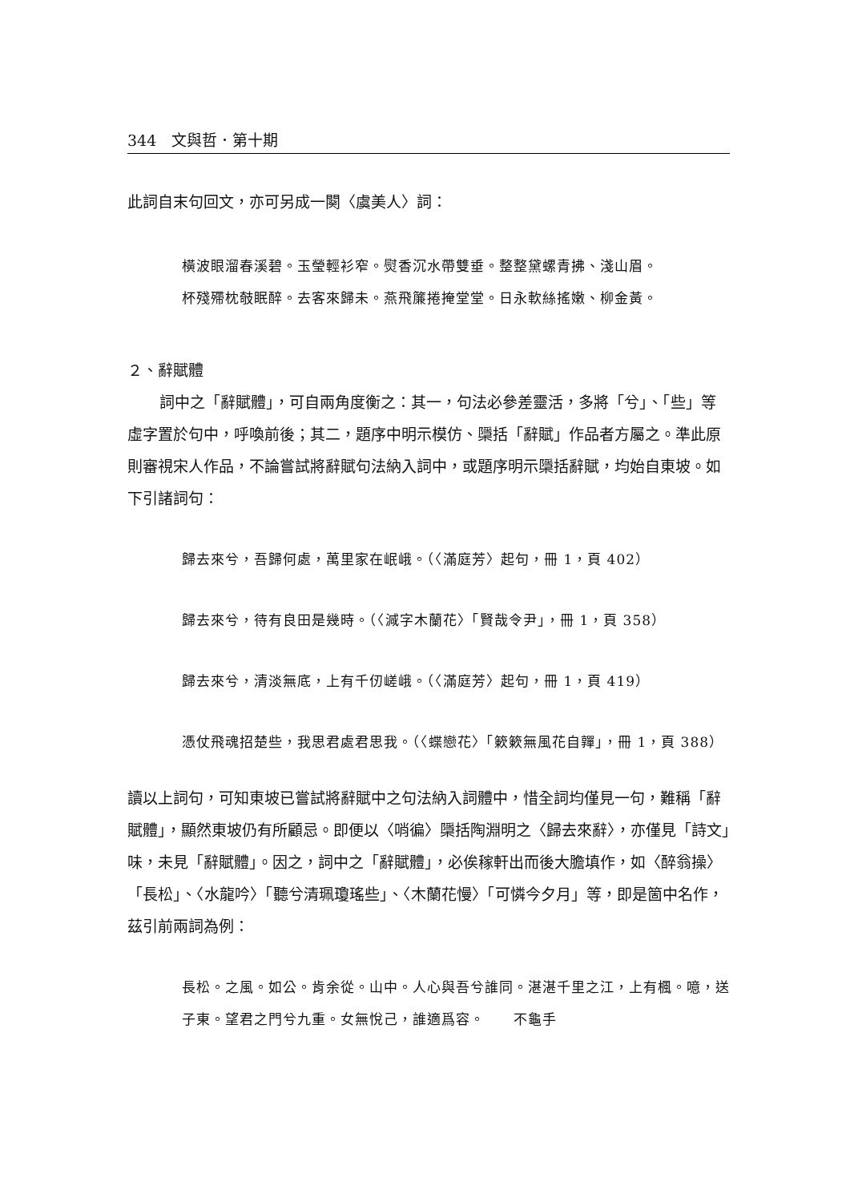344　文與哲．第十期
此詞自末句回文，亦可另成一闋〈虞美人〉詞：
橫波眼溜春溪碧。玉瑩輕衫窄。熨香沉水帶雙垂。整整黛螺青拂、淺山眉。
杯殘殢枕攲眠醉。去客來歸未。燕飛簾捲掩堂堂。日永軟絲搖嫩、柳金黃。
２、辭賦體
詞中之「辭賦體」，可自兩角度衡之：其一，句法必參差靈活，多將「兮」、「些」等虛字置於句中，呼喚前後；其二，題序中明示模仿、檃括「辭賦」作品者方屬之。準此原則審視宋人作品，不論嘗試將辭賦句法納入詞中，或題序明示檃括辭賦，均始自東坡。如下引諸詞句：
歸去來兮，吾歸何處，萬里家在岷峨。（〈滿庭芳〉起句，冊 1，頁 402）
歸去來兮，待有良田是幾時。（〈減字木蘭花〉「賢哉令尹」，冊 1，頁 358）
歸去來兮，清淡無底，上有千仞嵯峨。（〈滿庭芳〉起句，冊 1，頁 419）
憑仗飛魂招楚些，我思君處君思我。（〈蝶戀花〉「簌簌無風花自嚲」，冊 1，頁 388）
讀以上詞句，可知東坡已嘗試將辭賦中之句法納入詞體中，惜全詞均僅見一句，難稱「辭賦體」，顯然東坡仍有所顧忌。即便以〈哨徧〉檃括陶淵明之〈歸去來辭〉，亦僅見「詩文」味，未見「辭賦體」。因之，詞中之「辭賦體」，必俟稼軒出而後大膽填作，如〈醉翁操〉「長松」、〈水龍吟〉「聽兮清珮瓊瑤些」、〈木蘭花慢〉「可憐今夕月」等，即是箇中名作，茲引前兩詞為例：
長松。之風。如公。肯余從。山中。人心與吾兮誰同。湛湛千里之江，上有楓。噫，送子東。望君之門兮九重。女無悅己，誰適爲容。　　不龜手